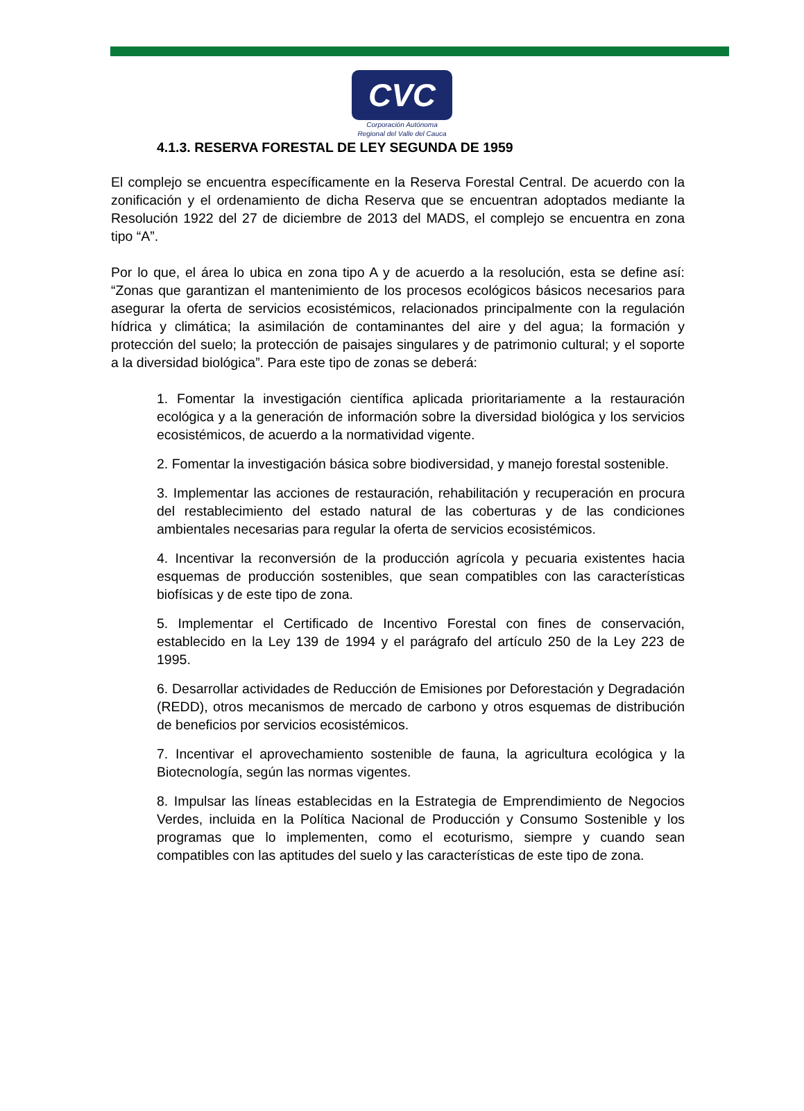CVC
Corporación Autónoma
Regional del Valle del Cauca
4.1.3. RESERVA FORESTAL DE LEY SEGUNDA DE 1959
El complejo se encuentra específicamente en la Reserva Forestal Central. De acuerdo con la zonificación y el ordenamiento de dicha Reserva que se encuentran adoptados mediante la Resolución 1922 del 27 de diciembre de 2013 del MADS, el complejo se encuentra en zona tipo “A”.
Por lo que, el área lo ubica en zona tipo A y de acuerdo a la resolución, esta se define así: “Zonas que garantizan el mantenimiento de los procesos ecológicos básicos necesarios para asegurar la oferta de servicios ecosistémicos, relacionados principalmente con la regulación hídrica y climática; la asimilación de contaminantes del aire y del agua; la formación y protección del suelo; la protección de paisajes singulares y de patrimonio cultural; y el soporte a la diversidad biológica”. Para este tipo de zonas se deberá:
1. Fomentar la investigación científica aplicada prioritariamente a la restauración ecológica y a la generación de información sobre la diversidad biológica y los servicios ecosistémicos, de acuerdo a la normatividad vigente.
2. Fomentar la investigación básica sobre biodiversidad, y manejo forestal sostenible.
3. Implementar las acciones de restauración, rehabilitación y recuperación en procura del restablecimiento del estado natural de las coberturas y de las condiciones ambientales necesarias para regular la oferta de servicios ecosistémicos.
4. Incentivar la reconversión de la producción agrícola y pecuaria existentes hacia esquemas de producción sostenibles, que sean compatibles con las características biofísicas y de este tipo de zona.
5. Implementar el Certificado de Incentivo Forestal con fines de conservación, establecido en la Ley 139 de 1994 y el parágrafo del artículo 250 de la Ley 223 de 1995.
6. Desarrollar actividades de Reducción de Emisiones por Deforestación y Degradación (REDD), otros mecanismos de mercado de carbono y otros esquemas de distribución de beneficios por servicios ecosistémicos.
7. Incentivar el aprovechamiento sostenible de fauna, la agricultura ecológica y la Biotecnología, según las normas vigentes.
8. Impulsar las líneas establecidas en la Estrategia de Emprendimiento de Negocios Verdes, incluida en la Política Nacional de Producción y Consumo Sostenible y los programas que lo implementen, como el ecoturismo, siempre y cuando sean compatibles con las aptitudes del suelo y las características de este tipo de zona.